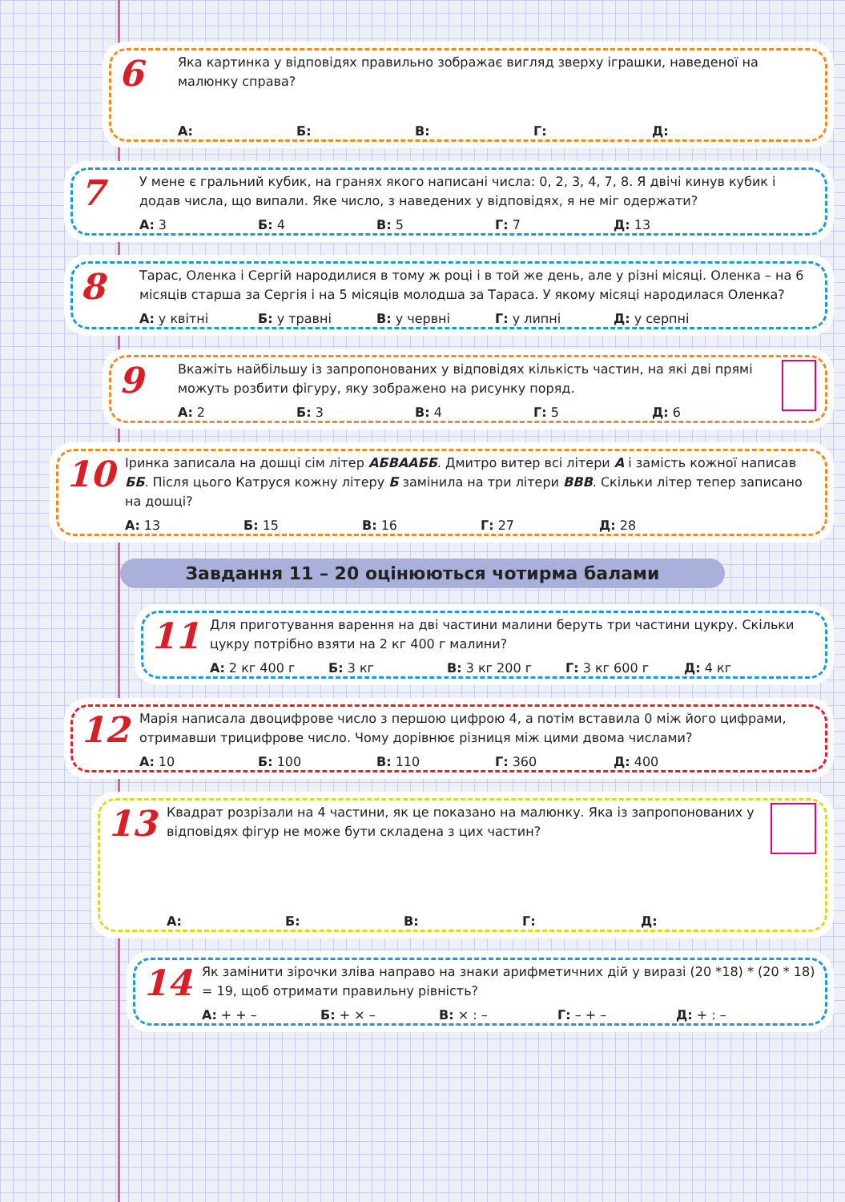6
Яка картинка у відповідях правильно зображає вигляд зверху іграшки, наведеної на малюнку справа?
А: Б: В: Г: Д:
7
У мене є гральний кубик, на гранях якого написані числа: 0, 2, 3, 4, 7, 8. Я двічі кинув кубик і додав числа, що випали. Яке число, з наведених у відповідях, я не міг одержати?
А: 3 Б: 4 В: 5 Г: 7 Д: 13
8
Тарас, Оленка і Сергій народилися в тому ж році і в той же день, але у різні місяці. Оленка – на 6 місяців старша за Сергія і на 5 місяців молодша за Тараса. У якому місяці народилася Оленка?
А: у квітні Б: у травні В: у червні Г: у липні Д: у серпні
9
Вкажіть найбільшу із запропонованих у відповідях кількість частин, на які дві прямі можуть розбити фігуру, яку зображено на рисунку поряд.
А: 2 Б: 3 В: 4 Г: 5 Д: 6
10
Іринка записала на дошці сім літер АБВААББ. Дмитро витер всі літери А і замість кожної написав ББ. Після цього Катруся кожну літеру Б замінила на три літери ВВВ. Скільки літер тепер записано на дошці?
А: 13 Б: 15 В: 16 Г: 27 Д: 28
Завдання 11 – 20 оцінюються чотирма балами
11
Для приготування варення на дві частини малини беруть три частини цукру. Скільки цукру потрібно взяти на 2 кг 400 г малини?
А: 2 кг 400 г Б: 3 кг В: 3 кг 200 г Г: 3 кг 600 г Д: 4 кг
12
Марія написала двоцифрове число з першою цифрою 4, а потім вставила 0 між його цифрами, отримавши трицифрове число. Чому дорівнює різниця між цими двома числами?
А: 10 Б: 100 В: 110 Г: 360 Д: 400
13
Квадрат розрізали на 4 частини, як це показано на малюнку. Яка із запропонованих у відповідях фігур не може бути складена з цих частин?
А: Б: В: Г: Д:
14
Як замінити зірочки зліва направо на знаки арифметичних дій у виразі (20 *18) * (20 * 18) = 19, щоб отримати правильну рівність?
А: + + – Б: + × – В: × : – Г: – + – Д: + : –